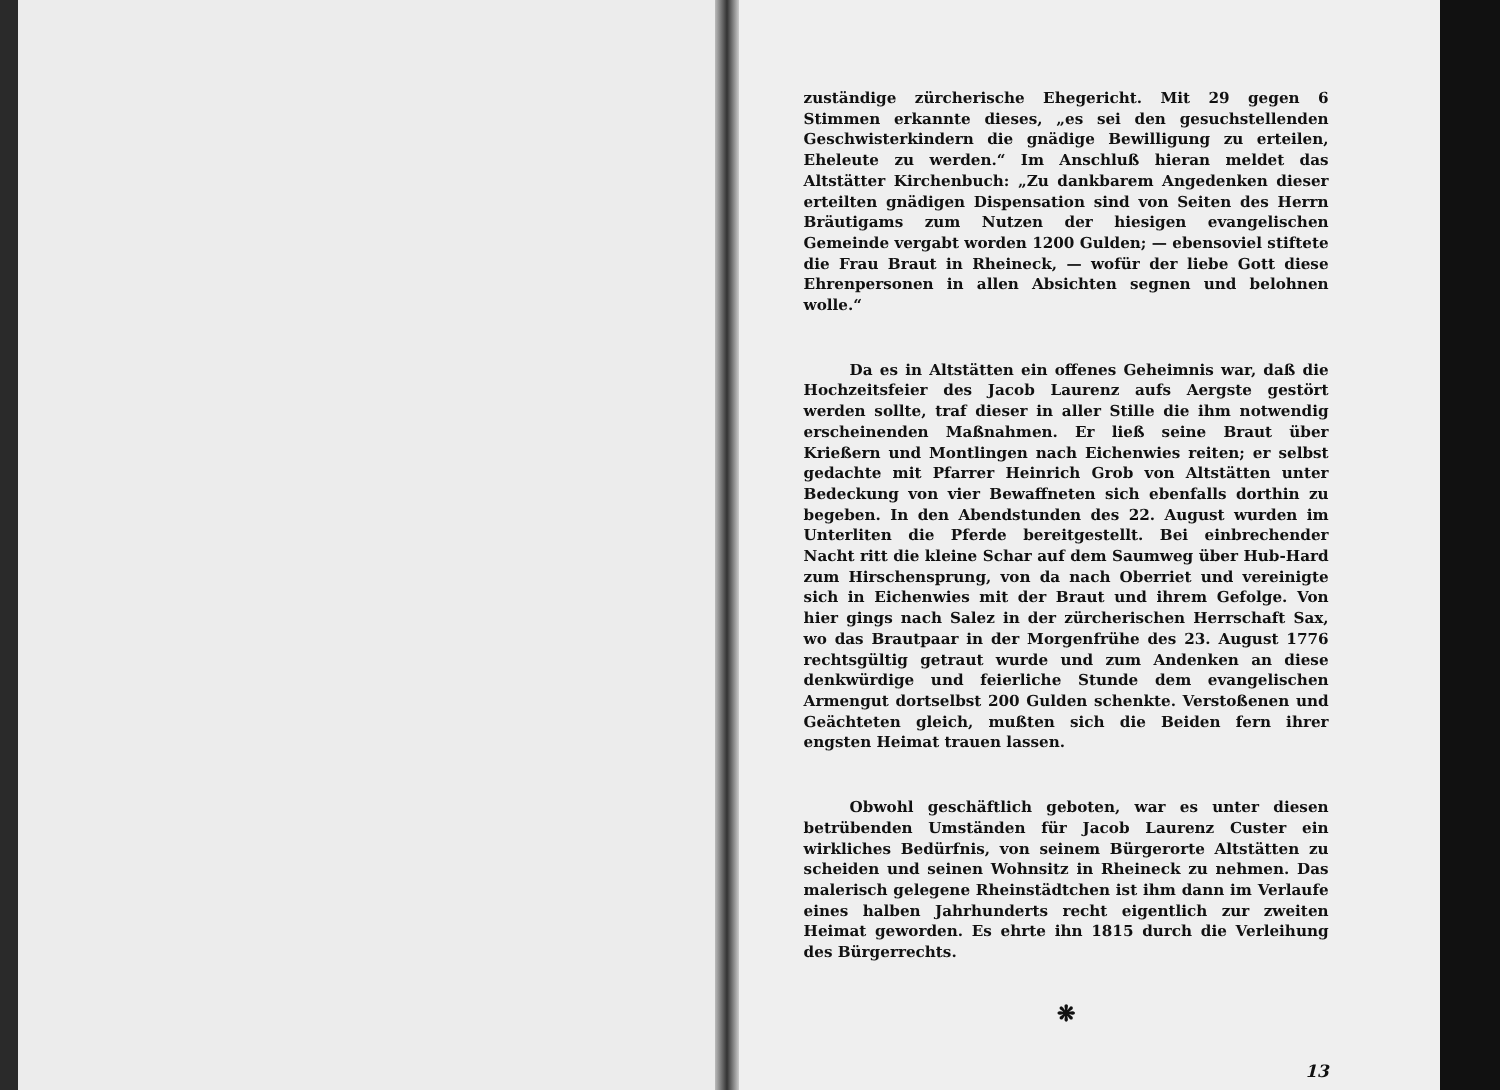zuständige zürcherische Ehegericht. Mit 29 gegen 6 Stimmen erkannte dieses, „es sei den gesuchstellenden Geschwisterkindern die gnädige Bewilligung zu erteilen, Eheleute zu werden.“ Im Anschluß hieran meldet das Altstätter Kirchenbuch: „Zu dankbarem Angedenken dieser erteilten gnädigen Dispensation sind von Seiten des Herrn Bräutigams zum Nutzen der hiesigen evangelischen Gemeinde vergabt worden 1200 Gulden; — ebensoviel stiftete die Frau Braut in Rheineck, — wofür der liebe Gott diese Ehrenpersonen in allen Absichten segnen und belohnen wolle.“
Da es in Altstätten ein offenes Geheimnis war, daß die Hochzeitsfeier des Jacob Laurenz aufs Aergste gestört werden sollte, traf dieser in aller Stille die ihm notwendig erscheinenden Maßnahmen. Er ließ seine Braut über Krießern und Montlingen nach Eichenwies reiten; er selbst gedachte mit Pfarrer Heinrich Grob von Altstätten unter Bedeckung von vier Bewaffneten sich ebenfalls dorthin zu begeben. In den Abendstunden des 22. August wurden im Unterliten die Pferde bereitgestellt. Bei einbrechender Nacht ritt die kleine Schar auf dem Saumweg über Hub-Hard zum Hirschensprung, von da nach Oberriet und vereinigte sich in Eichenwies mit der Braut und ihrem Gefolge. Von hier gings nach Salez in der zürcherischen Herrschaft Sax, wo das Brautpaar in der Morgenfrühe des 23. August 1776 rechtsgültig getraut wurde und zum Andenken an diese denkwürdige und feierliche Stunde dem evangelischen Armengut dortselbst 200 Gulden schenkte. Verstoßenen und Geächteten gleich, mußten sich die Beiden fern ihrer engsten Heimat trauen lassen.
Obwohl geschäftlich geboten, war es unter diesen betrübenden Umständen für Jacob Laurenz Custer ein wirkliches Bedürfnis, von seinem Bürgerorte Altstätten zu scheiden und seinen Wohnsitz in Rheineck zu nehmen. Das malerisch gelegene Rheinstädtchen ist ihm dann im Verlaufe eines halben Jahrhunderts recht eigentlich zur zweiten Heimat geworden. Es ehrte ihn 1815 durch die Verleihung des Bürgerrechts.
❋
13